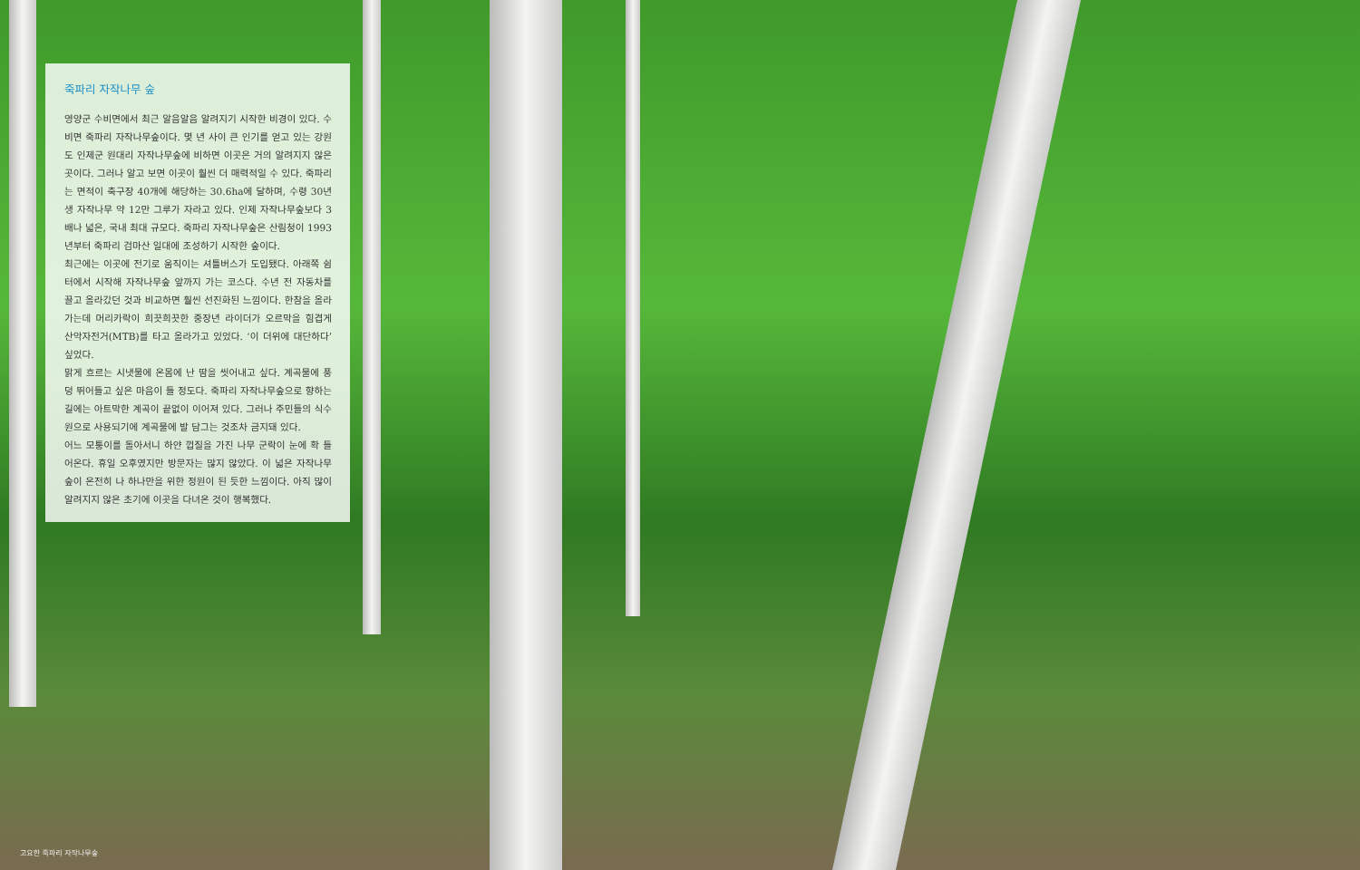죽파리 자작나무 숲
영양군 수비면에서 최근 알음알음 알려지기 시작한 비경이 있다. 수비면 죽파리 자작나무숲이다. 몇 년 사이 큰 인기를 얻고 있는 강원도 인제군 원대리 자작나무숲에 비하면 이곳은 거의 알려지지 않은 곳이다. 그러나 알고 보면 이곳이 훨씬 더 매력적일 수 있다. 죽파리는 면적이 축구장 40개에 해당하는 30.6ha에 달하며, 수령 30년생 자작나무 약 12만 그루가 자라고 있다. 인제 자작나무숲보다 3배나 넓은, 국내 최대 규모다. 죽파리 자작나무숲은 산림청이 1993년부터 죽파리 검마산 일대에 조성하기 시작한 숲이다.
최근에는 이곳에 전기로 움직이는 셔틀버스가 도입됐다. 아래쪽 쉼터에서 시작해 자작나무숲 앞까지 가는 코스다. 수년 전 자동차를 끌고 올라갔던 것과 비교하면 훨씬 선진화된 느낌이다. 한참을 올라가는데 머리카락이 희끗희끗한 중장년 라이더가 오르막을 힘겹게 산악자전거(MTB)를 타고 올라가고 있었다. ‘이 더위에 대단하다’ 싶었다.
맑게 흐르는 시냇물에 온몸에 난 땀을 씻어내고 싶다. 계곡물에 풍덩 뛰어들고 싶은 마음이 들 정도다. 죽파리 자작나무숲으로 향하는 길에는 아트막한 계곡이 끝없이 이어져 있다. 그러나 주민들의 식수원으로 사용되기에 계곡물에 발 담그는 것조차 금지돼 있다.
어느 모퉁이를 돌아서니 하얀 껍질을 가진 나무 군락이 눈에 확 들어온다. 휴일 오후였지만 방문자는 많지 않았다. 이 넓은 자작나무 숲이 온전히 나 하나만을 위한 정원이 된 듯한 느낌이다. 아직 많이 알려지지 않은 초기에 이곳을 다녀온 것이 행복했다.
고요한 죽파리 자작나무숲